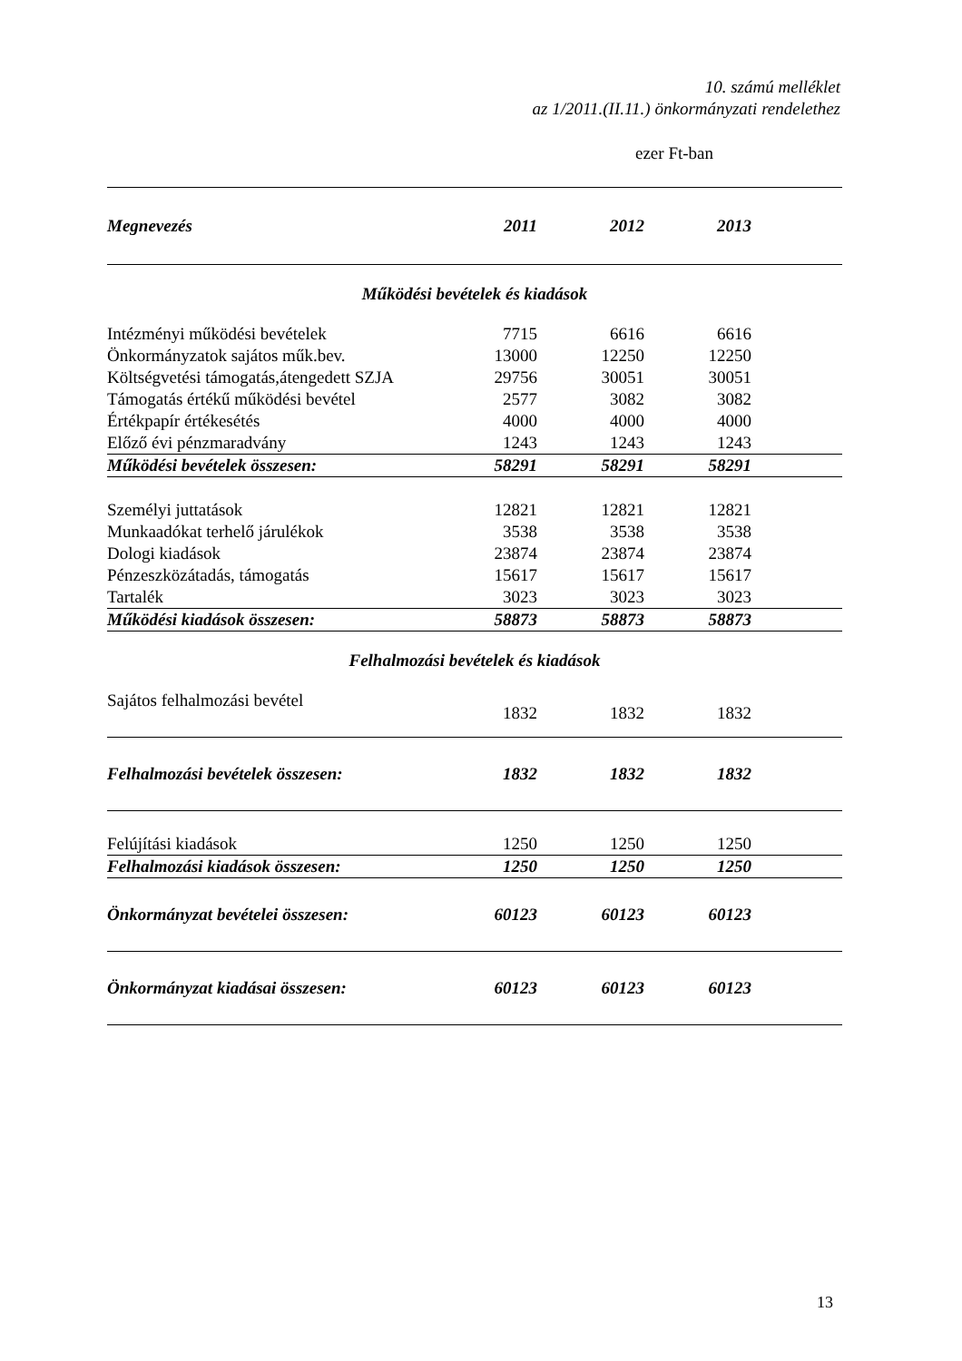10. számú melléklet
az 1/2011.(II.11.) önkormányzati rendelethez
ezer Ft-ban
| Megnevezés | 2011 | 2012 | 2013 | |
| --- | --- | --- | --- | --- |
| Működési bevételek és kiadások | | | | |
| Intézményi működési bevételek | 7715 | 6616 | 6616 | |
| Önkormányzatok sajátos műk.bev. | 13000 | 12250 | 12250 | |
| Költségvetési támogatás,átengedett SZJA | 29756 | 30051 | 30051 | |
| Támogatás értékű működési bevétel | 2577 | 3082 | 3082 | |
| Értékpapír értékesétés | 4000 | 4000 | 4000 | |
| Előző évi pénzmaradvány | 1243 | 1243 | 1243 | |
| Működési bevételek összesen: | 58291 | 58291 | 58291 | |
| Személyi juttatások | 12821 | 12821 | 12821 | |
| Munkaadókat terhelő járulékok | 3538 | 3538 | 3538 | |
| Dologi kiadások | 23874 | 23874 | 23874 | |
| Pénzeszközátadás, támogatás | 15617 | 15617 | 15617 | |
| Tartalék | 3023 | 3023 | 3023 | |
| Működési kiadások összesen: | 58873 | 58873 | 58873 | |
| Felhalmozási bevételek és kiadások | | | | |
| Sajátos felhalmozási bevétel | 1832 | 1832 | 1832 | |
| Felhalmozási bevételek összesen: | 1832 | 1832 | 1832 | |
| Felújítási kiadások | 1250 | 1250 | 1250 | |
| Felhalmozási kiadások összesen: | 1250 | 1250 | 1250 | |
| Önkormányzat bevételei összesen: | 60123 | 60123 | 60123 | |
| Önkormányzat kiadásai összesen: | 60123 | 60123 | 60123 | |
13